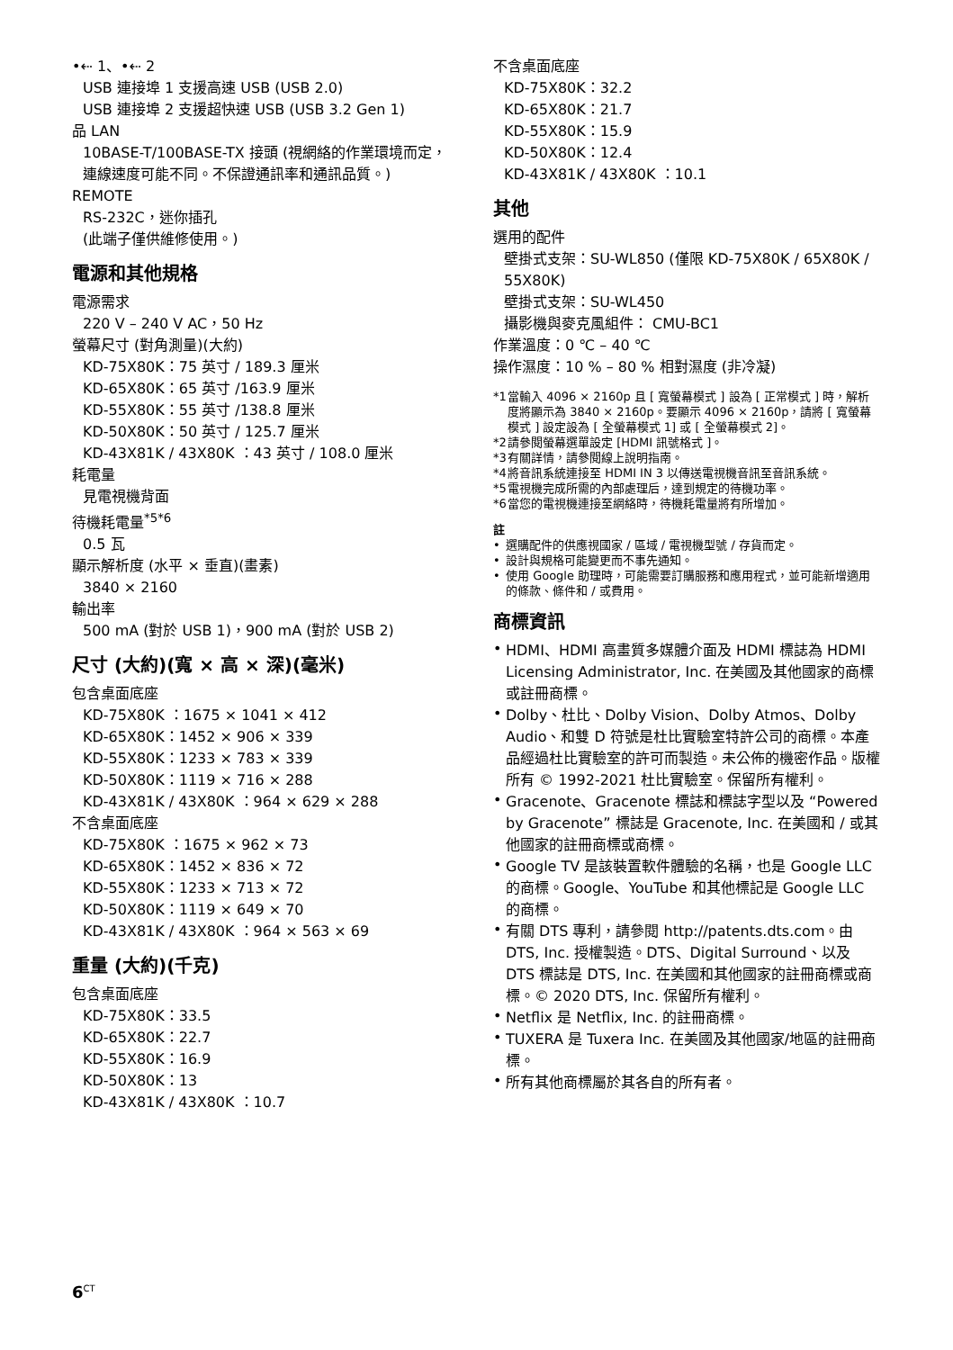•⇠ 1、•⇠ 2
USB 連接埠 1 支援高速 USB (USB 2.0)
USB 連接埠 2 支援超快速 USB (USB 3.2 Gen 1)
品 LAN
10BASE-T/100BASE-TX 接頭 (視網絡的作業環境而定，連線速度可能不同。不保證通訊率和通訊品質。)
REMOTE
RS-232C，迷你插孔
(此端子僅供維修使用。)
電源和其他規格
電源需求
220 V – 240 V AC，50 Hz
螢幕尺寸 (對角測量)(大約)
KD-75X80K：75 英寸 / 189.3 厘米
KD-65X80K：65 英寸 /163.9 厘米
KD-55X80K：55 英寸 /138.8 厘米
KD-50X80K：50 英寸 / 125.7 厘米
KD-43X81K / 43X80K ：43 英寸 / 108.0 厘米
耗電量
見電視機背面
待機耗電量<sup>*5*6</sup>
0.5 瓦
顯示解析度 (水平 × 垂直)(畫素)
3840 × 2160
輸出率
500 mA (對於 USB 1)，900 mA (對於 USB 2)
尺寸 (大約)(寬 × 高 × 深)(毫米)
包含桌面底座
KD-75X80K ：1675 × 1041 × 412
KD-65X80K：1452 × 906 × 339
KD-55X80K：1233 × 783 × 339
KD-50X80K：1119 × 716 × 288
KD-43X81K / 43X80K ：964 × 629 × 288
不含桌面底座
KD-75X80K ：1675 × 962 × 73
KD-65X80K：1452 × 836 × 72
KD-55X80K：1233 × 713 × 72
KD-50X80K：1119 × 649 × 70
KD-43X81K / 43X80K ：964 × 563 × 69
重量 (大約)(千克)
包含桌面底座
KD-75X80K：33.5
KD-65X80K：22.7
KD-55X80K：16.9
KD-50X80K：13
KD-43X81K / 43X80K ：10.7
不含桌面底座
KD-75X80K：32.2
KD-65X80K：21.7
KD-55X80K：15.9
KD-50X80K：12.4
KD-43X81K / 43X80K ：10.1
其他
選用的配件
壁掛式支架：SU-WL850 (僅限 KD-75X80K / 65X80K / 55X80K)
壁掛式支架：SU-WL450
攝影機與麥克風組件： CMU-BC1
作業溫度：0 ℃ – 40 ℃
操作濕度：10 % – 80 % 相對濕度 (非冷凝)
*1 當輸入 4096 × 2160p 且 [ 寬螢幕模式 ] 設為 [ 正常模式 ] 時，解析度將顯示為 3840 × 2160p。要顯示 4096 × 2160p，請將 [ 寬螢幕模式 ] 設定設為 [ 全螢幕模式 1] 或 [ 全螢幕模式 2]。
*2 請參閱螢幕選單設定 [HDMI 訊號格式 ]。
*3 有關詳情，請參閱線上說明指南。
*4 將音訊系統連接至 HDMI IN 3 以傳送電視機音訊至音訊系統。
*5 電視機完成所需的內部處理后，達到規定的待機功率。
*6 當您的電視機連接至網絡時，待機耗電量將有所增加。
註
• 選購配件的供應視國家 / 區域 / 電視機型號 / 存貨而定。
• 設計與規格可能變更而不事先通知。
• 使用 Google 助理時，可能需要訂購服務和應用程式，並可能新增適用的條款、條件和 / 或費用。
商標資訊
•
HDMI、HDMI 高畫質多媒體介面及 HDMI 標誌為 HDMI Licensing Administrator, Inc. 在美國及其他國家的商標或註冊商標。
•
Dolby、杜比、Dolby Vision、Dolby Atmos、Dolby Audio、和雙 D 符號是杜比實驗室特許公司的商標。本產品經過杜比實驗室的許可而製造。未公佈的機密作品。版權所有 © 1992-2021 杜比實驗室。保留所有權利。
•
Gracenote、Gracenote 標誌和標誌字型以及 “Powered by Gracenote” 標誌是 Gracenote, Inc. 在美國和 / 或其他國家的註冊商標或商標。
•
Google TV 是該裝置軟件體驗的名稱，也是 Google LLC 的商標。Google、YouTube 和其他標記是 Google LLC 的商標。
•
有關 DTS 專利，請參閱 http://patents.dts.com。由 DTS, Inc. 授權製造。DTS、Digital Surround、以及 DTS 標誌是 DTS, Inc. 在美國和其他國家的註冊商標或商標。© 2020 DTS, Inc. 保留所有權利。
•
Netflix 是 Netflix, Inc. 的註冊商標。
•
TUXERA 是 Tuxera Inc. 在美國及其他國家/地區的註冊商標。
•
所有其他商標屬於其各自的所有者。
6<sup>CT</sup>